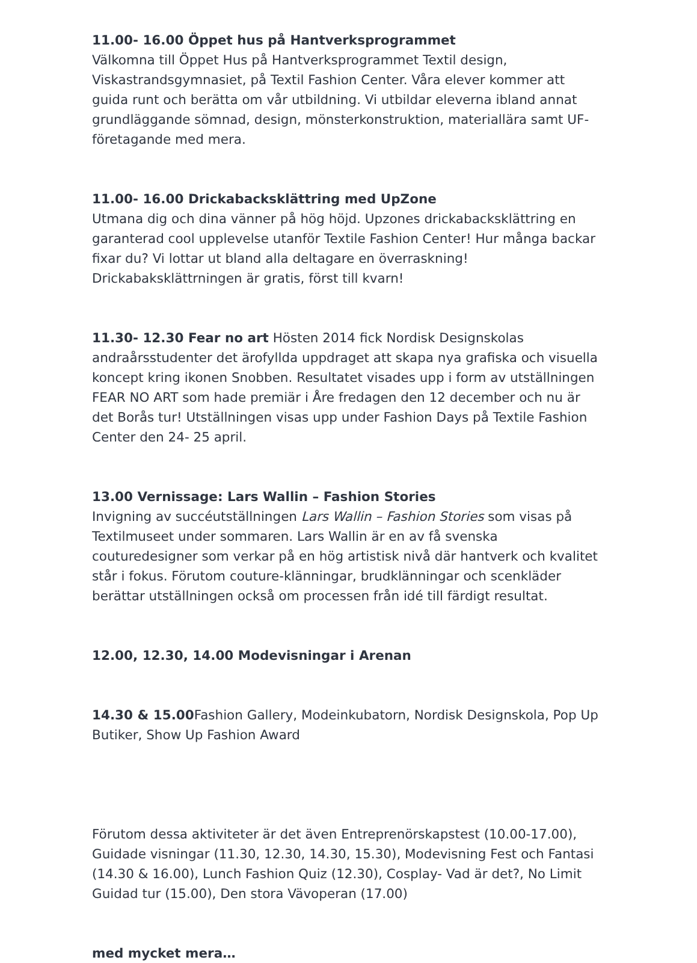11.00- 16.00 Öppet hus på Hantverksprogrammet
Välkomna till Öppet Hus på Hantverksprogrammet Textil design, Viskastrandsgymnasiet, på Textil Fashion Center. Våra elever kommer att guida runt och berätta om vår utbildning. Vi utbildar eleverna ibland annat grundläggande sömnad, design, mönsterkonstruktion, materiallära samt UF-företagande med mera.
11.00- 16.00 Drickabacksklättring med UpZone
Utmana dig och dina vänner på hög höjd. Upzones drickabacksklättring en garanterad cool upplevelse utanför Textile Fashion Center! Hur många backar fixar du? Vi lottar ut bland alla deltagare en överraskning! Drickabaksklättrningen är gratis, först till kvarn!
11.30- 12.30 Fear no art Hösten 2014 fick Nordisk Designskolas andraårsstudenter det ärofyllda uppdraget att skapa nya grafiska och visuella koncept kring ikonen Snobben. Resultatet visades upp i form av utställningen FEAR NO ART som hade premiär i Åre fredagen den 12 december och nu är det Borås tur! Utställningen visas upp under Fashion Days på Textile Fashion Center den 24- 25 april.
13.00 Vernissage: Lars Wallin – Fashion Stories
Invigning av succéutställningen Lars Wallin – Fashion Stories som visas på Textilmuseet under sommaren. Lars Wallin är en av få svenska couturedesigner som verkar på en hög artistisk nivå där hantverk och kvalitet står i fokus. Förutom couture-klänningar, brudklänningar och scenkläder berättar utställningen också om processen från idé till färdigt resultat.
12.00, 12.30, 14.00 Modevisningar i Arenan
14.30 & 15.00 Fashion Gallery, Modeinkubatorn, Nordisk Designskola, Pop Up Butiker, Show Up Fashion Award
Förutom dessa aktiviteter är det även Entreprenörskapstest (10.00-17.00), Guidade visningar (11.30, 12.30, 14.30, 15.30), Modevisning Fest och Fantasi (14.30 & 16.00), Lunch Fashion Quiz (12.30), Cosplay- Vad är det?, No Limit Guidad tur (15.00), Den stora Vävoperan (17.00)
med mycket mera…